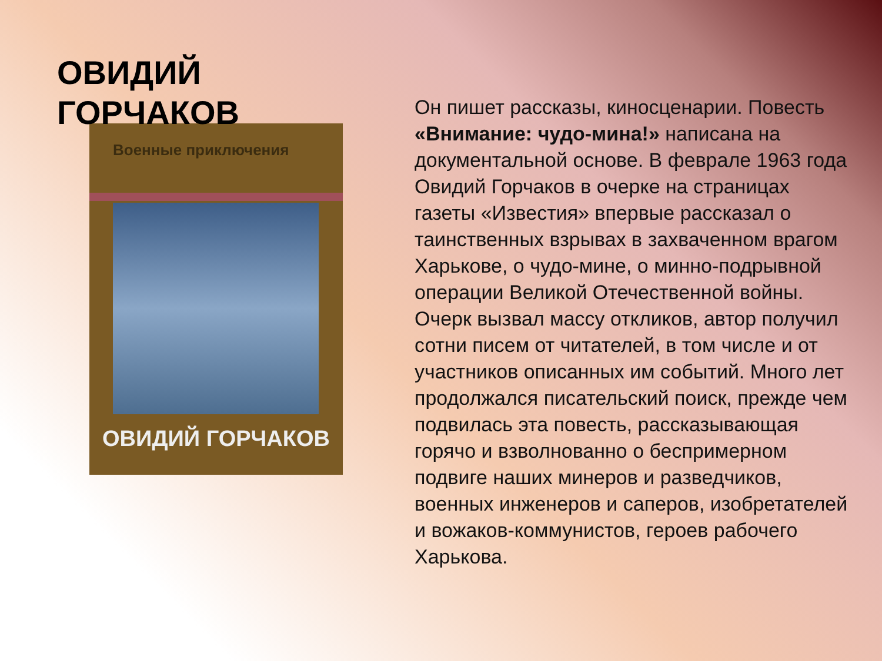ОВИДИЙ
ГОРЧАКОВ
Военные приключения
ОВИДИЙ ГОРЧАКОВ
Он пишет рассказы, киносценарии. Повесть «Внимание: чудо-мина!» написана на документальной основе. В феврале 1963 года Овидий Горчаков в очерке на страницах газеты «Известия» впервые рассказал о таинственных взрывах в захваченном врагом Харькове, о чудо-мине, о минно-подрывной операции Великой Отечественной войны. Очерк вызвал массу откликов, автор получил сотни писем от читателей, в том числе и от участников описанных им событий. Много лет продолжался писательский поиск, прежде чем подвилась эта повесть, рассказывающая горячо и взволнованно о беспримерном подвиге наших минеров и разведчиков, военных инженеров и саперов, изобретателей и вожаков-коммунистов, героев рабочего Харькова.